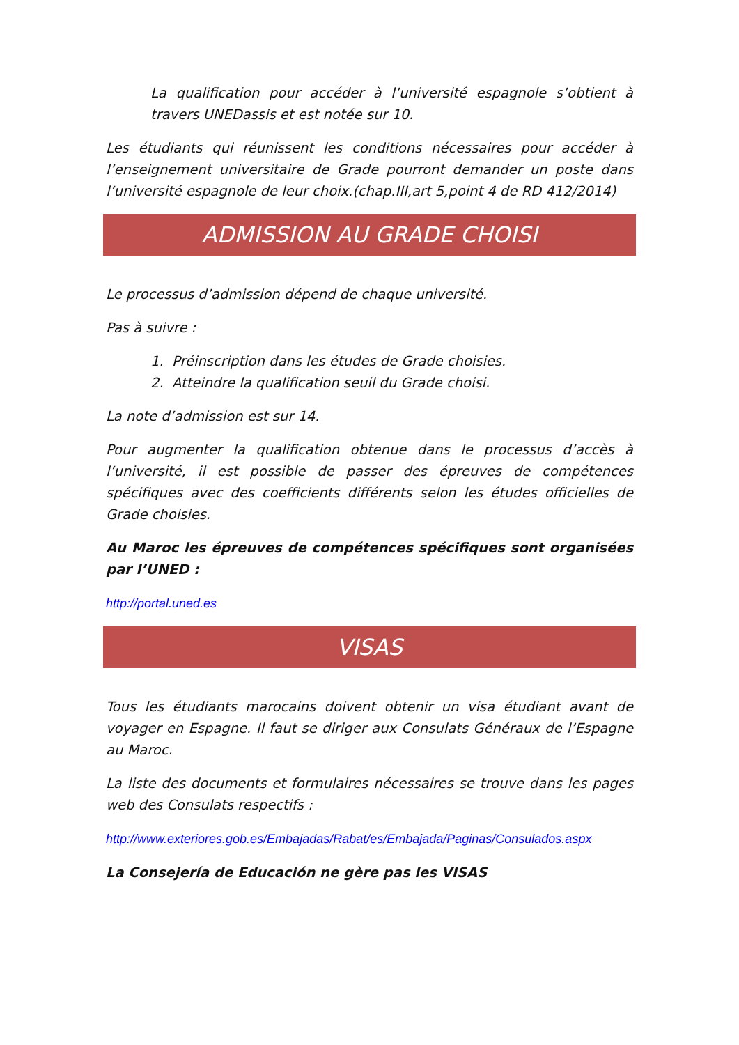La qualification pour accéder à l’université espagnole s’obtient à travers UNEDassis et est notée sur 10.
Les étudiants qui réunissent les conditions nécessaires pour accéder à l’enseignement universitaire de Grade pourront demander un poste dans l’université espagnole de leur choix.(chap.III,art 5,point 4 de RD 412/2014)
ADMISSION AU GRADE CHOISI
Le processus d’admission dépend de chaque université.
Pas à suivre :
1. Préinscription dans les études de Grade choisies.
2. Atteindre la qualification seuil du Grade choisi.
La note d’admission est sur 14.
Pour augmenter la qualification obtenue dans le processus d’accès à l’université, il est possible de passer des épreuves de compétences spécifiques avec des coefficients différents selon les études officielles de Grade choisies.
Au Maroc les épreuves de compétences spécifiques sont organisées par l’UNED :
http://portal.uned.es
VISAS
Tous les étudiants marocains doivent obtenir un visa étudiant avant de voyager en Espagne. Il faut se diriger aux Consulats Généraux de l’Espagne au Maroc.
La liste des documents et formulaires nécessaires se trouve dans les pages web des Consulats respectifs :
http://www.exteriores.gob.es/Embajadas/Rabat/es/Embajada/Paginas/Consulados.aspx
La Consejería de Educación ne gère pas les VISAS